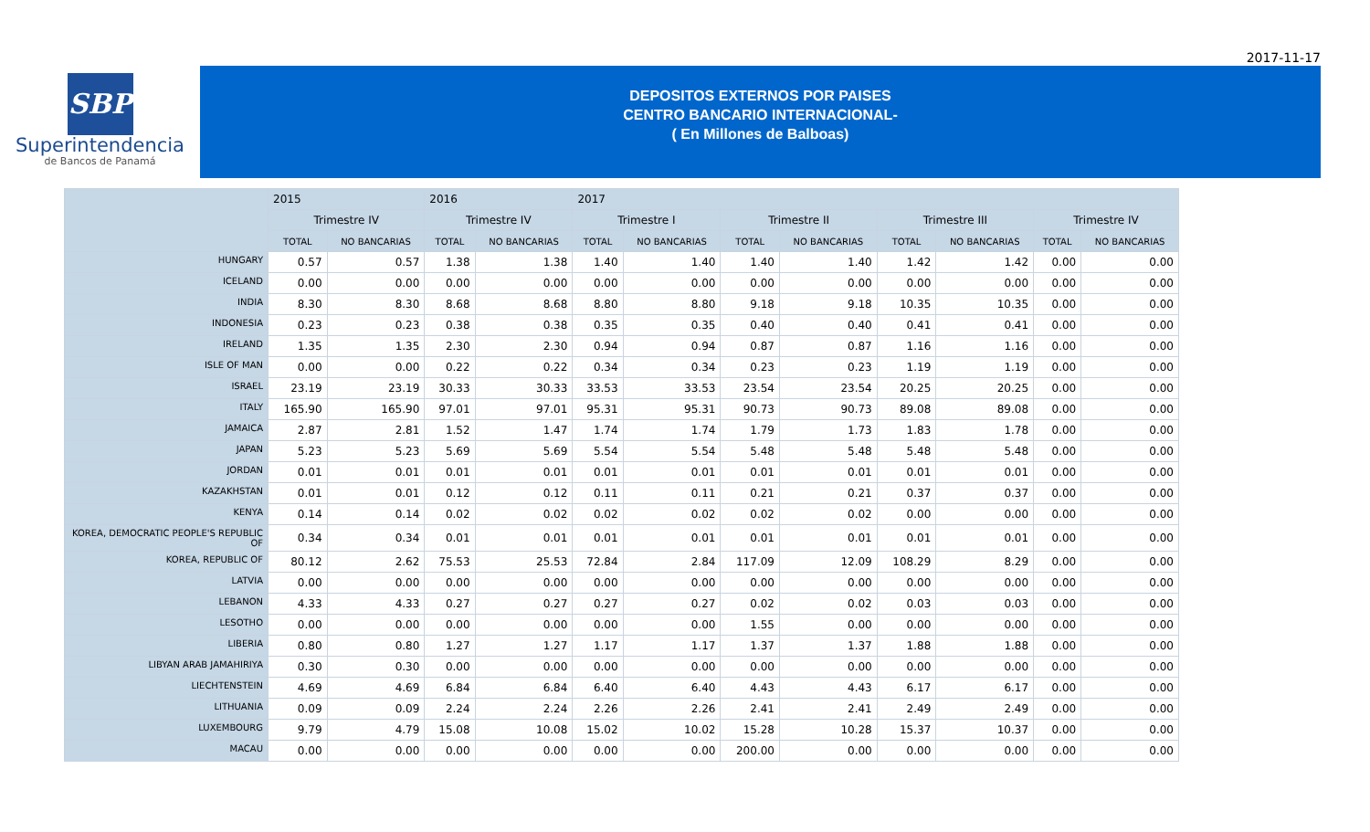2017-11-17
SBP
Superintendencia
de Bancos de Panamá
DEPOSITOS EXTERNOS POR PAISES
CENTRO BANCARIO INTERNACIONAL-
( En Millones de Balboas)
| | 2015 | | 2016 | | 2017 | | | | | | | |
| --- | --- | --- | --- | --- | --- | --- | --- | --- | --- | --- | --- | --- |
| | Trimestre IV | | Trimestre IV | | Trimestre I | | Trimestre II | | Trimestre III | | Trimestre IV | |
| | TOTAL | NO BANCARIAS | TOTAL | NO BANCARIAS | TOTAL | NO BANCARIAS | TOTAL | NO BANCARIAS | TOTAL | NO BANCARIAS | TOTAL | NO BANCARIAS |
| HUNGARY | 0.57 | 0.57 | 1.38 | 1.38 | 1.40 | 1.40 | 1.40 | 1.40 | 1.42 | 1.42 | 0.00 | 0.00 |
| ICELAND | 0.00 | 0.00 | 0.00 | 0.00 | 0.00 | 0.00 | 0.00 | 0.00 | 0.00 | 0.00 | 0.00 | 0.00 |
| INDIA | 8.30 | 8.30 | 8.68 | 8.68 | 8.80 | 8.80 | 9.18 | 9.18 | 10.35 | 10.35 | 0.00 | 0.00 |
| INDONESIA | 0.23 | 0.23 | 0.38 | 0.38 | 0.35 | 0.35 | 0.40 | 0.40 | 0.41 | 0.41 | 0.00 | 0.00 |
| IRELAND | 1.35 | 1.35 | 2.30 | 2.30 | 0.94 | 0.94 | 0.87 | 0.87 | 1.16 | 1.16 | 0.00 | 0.00 |
| ISLE OF MAN | 0.00 | 0.00 | 0.22 | 0.22 | 0.34 | 0.34 | 0.23 | 0.23 | 1.19 | 1.19 | 0.00 | 0.00 |
| ISRAEL | 23.19 | 23.19 | 30.33 | 30.33 | 33.53 | 33.53 | 23.54 | 23.54 | 20.25 | 20.25 | 0.00 | 0.00 |
| ITALY | 165.90 | 165.90 | 97.01 | 97.01 | 95.31 | 95.31 | 90.73 | 90.73 | 89.08 | 89.08 | 0.00 | 0.00 |
| JAMAICA | 2.87 | 2.81 | 1.52 | 1.47 | 1.74 | 1.74 | 1.79 | 1.73 | 1.83 | 1.78 | 0.00 | 0.00 |
| JAPAN | 5.23 | 5.23 | 5.69 | 5.69 | 5.54 | 5.54 | 5.48 | 5.48 | 5.48 | 5.48 | 0.00 | 0.00 |
| JORDAN | 0.01 | 0.01 | 0.01 | 0.01 | 0.01 | 0.01 | 0.01 | 0.01 | 0.01 | 0.01 | 0.00 | 0.00 |
| KAZAKHSTAN | 0.01 | 0.01 | 0.12 | 0.12 | 0.11 | 0.11 | 0.21 | 0.21 | 0.37 | 0.37 | 0.00 | 0.00 |
| KENYA | 0.14 | 0.14 | 0.02 | 0.02 | 0.02 | 0.02 | 0.02 | 0.02 | 0.00 | 0.00 | 0.00 | 0.00 |
| KOREA, DEMOCRATIC PEOPLE'S REPUBLIC OF | 0.34 | 0.34 | 0.01 | 0.01 | 0.01 | 0.01 | 0.01 | 0.01 | 0.01 | 0.01 | 0.00 | 0.00 |
| KOREA, REPUBLIC OF | 80.12 | 2.62 | 75.53 | 25.53 | 72.84 | 2.84 | 117.09 | 12.09 | 108.29 | 8.29 | 0.00 | 0.00 |
| LATVIA | 0.00 | 0.00 | 0.00 | 0.00 | 0.00 | 0.00 | 0.00 | 0.00 | 0.00 | 0.00 | 0.00 | 0.00 |
| LEBANON | 4.33 | 4.33 | 0.27 | 0.27 | 0.27 | 0.27 | 0.02 | 0.02 | 0.03 | 0.03 | 0.00 | 0.00 |
| LESOTHO | 0.00 | 0.00 | 0.00 | 0.00 | 0.00 | 0.00 | 1.55 | 0.00 | 0.00 | 0.00 | 0.00 | 0.00 |
| LIBERIA | 0.80 | 0.80 | 1.27 | 1.27 | 1.17 | 1.17 | 1.37 | 1.37 | 1.88 | 1.88 | 0.00 | 0.00 |
| LIBYAN ARAB JAMAHIRIYA | 0.30 | 0.30 | 0.00 | 0.00 | 0.00 | 0.00 | 0.00 | 0.00 | 0.00 | 0.00 | 0.00 | 0.00 |
| LIECHTENSTEIN | 4.69 | 4.69 | 6.84 | 6.84 | 6.40 | 6.40 | 4.43 | 4.43 | 6.17 | 6.17 | 0.00 | 0.00 |
| LITHUANIA | 0.09 | 0.09 | 2.24 | 2.24 | 2.26 | 2.26 | 2.41 | 2.41 | 2.49 | 2.49 | 0.00 | 0.00 |
| LUXEMBOURG | 9.79 | 4.79 | 15.08 | 10.08 | 15.02 | 10.02 | 15.28 | 10.28 | 15.37 | 10.37 | 0.00 | 0.00 |
| MACAU | 0.00 | 0.00 | 0.00 | 0.00 | 0.00 | 0.00 | 200.00 | 0.00 | 0.00 | 0.00 | 0.00 | 0.00 |